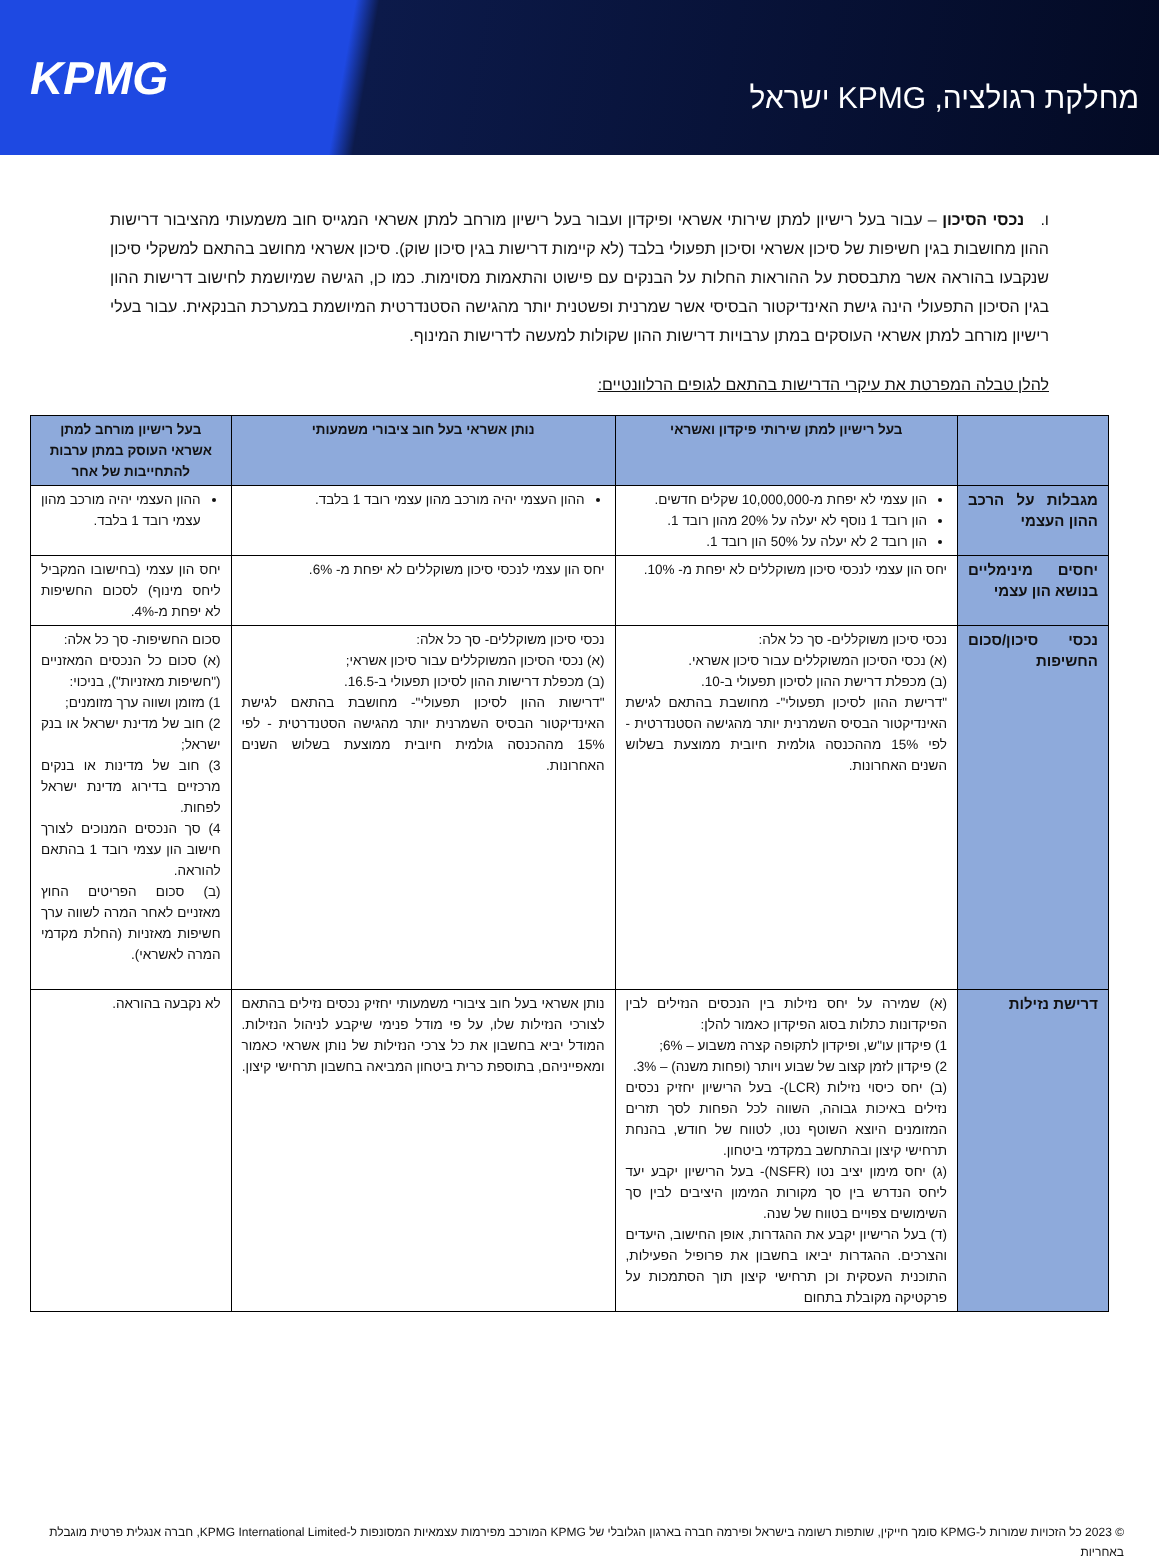KPMG
מחלקת רגולציה, KPMG ישראל
ו. נכסי הסיכון – עבור בעל רישיון למתן שירותי אשראי ופיקדון ועבור בעל רישיון מורחב למתן אשראי המגייס חוב משמעותי מהציבור דרישות ההון מחושבות בגין חשיפות של סיכון אשראי וסיכון תפעולי בלבד (לא קיימות דרישות בגין סיכון שוק). סיכון אשראי מחושב בהתאם למשקלי סיכון שנקבעו בהוראה אשר מתבססת על ההוראות החלות על הבנקים עם פישוט והתאמות מסוימות. כמו כן, הגישה שמיושמת לחישוב דרישות ההון בגין הסיכון התפעולי הינה גישת האינדיקטור הבסיסי אשר שמרנית ופשטנית יותר מהגישה הסטנדרטית המיושמת במערכת הבנקאית. עבור בעלי רישיון מורחב למתן אשראי העוסקים במתן ערבויות דרישות ההון שקולות למעשה לדרישות המינוף.
להלן טבלה המפרטת את עיקרי הדרישות בהתאם לגופים הרלוונטיים:
| | בעל רישיון למתן שירותי פיקדון ואשראי | נותן אשראי בעל חוב ציבורי משמעותי | בעל רישיון מורחב למתן אשראי העוסק במתן ערבות להתחייבות של אחר |
| --- | --- | --- | --- |
| מגבלות על הרכב ההון העצמי | הון עצמי לא יפחת מ-10,000,000 שקלים חדשים. הון רובד 1 נוסף לא יעלה על 20% מהון רובד 1. הון רובד 2 לא יעלה על 50% הון רובד 1. | ההון העצמי יהיה מורכב מהון עצמי רובד 1 בלבד. | ההון העצמי יהיה מורכב מהון עצמי רובד 1 בלבד. |
| יחסים מינימליים בנושא הון עצמי | יחס הון עצמי לנכסי סיכון משוקללים לא יפחת מ- 10%. | יחס הון עצמי לנכסי סיכון משוקללים לא יפחת מ- 6%. | יחס הון עצמי (בחישובו המקביל ליחס מינוף) לסכום החשיפות לא יפחת מ-4%. |
| נכסי סיכון/סכום החשיפות | נכסי סיכון משוקללים- סך כל אלה: (א) נכסי הסיכון המשוקללים עבור סיכון אשראי. (ב) מכפלת דרישת ההון לסיכון תפעולי ב-10. "דרישת ההון לסיכון תפעולי"- מחושבת בהתאם לגישת האינדיקטור הבסיס השמרנית יותר מהגישה הסטנדרטית - לפי 15% מההכנסה גולמית חיובית ממוצעת בשלוש השנים האחרונות. | נכסי סיכון משוקללים- סך כל אלה: (א) נכסי הסיכון המשוקללים עבור סיכון אשראי; (ב) מכפלת דרישות ההון לסיכון תפעולי ב-16.5. "דרישות ההון לסיכון תפעולי"- מחושבת בהתאם לגישת האינדיקטור הבסיס השמרנית יותר מהגישה הסטנדרטית - לפי 15% מההכנסה גולמית חיובית ממוצעת בשלוש השנים האחרונות. | סכום החשיפות- סך כל אלה: (א) סכום כל הנכסים המאזניים ("חשיפות מאזניות"), בניכוי: 1) מזומן ושווה ערך מזומנים; 2) חוב של מדינת ישראל או בנק ישראל; 3) חוב של מדינות או בנקים מרכזיים בדירוג מדינת ישראל לפחות. 4) סך הנכסים המנוכים לצורך חישוב הון עצמי רובד 1 בהתאם להוראה. (ב) סכום הפריטים החוץ מאזניים לאחר המרה לשווה ערך חשיפות מאזניות (החלת מקדמי המרה לאשראי). |
| דרישת נזילות | (א) שמירה על יחס נזילות בין הנכסים הנזילים לבין הפיקדונות כתלות בסוג הפיקדון כאמור להלן: 1) פיקדון עו"ש, ופיקדון לתקופה קצרה משבוע – 6%; 2) פיקדון לזמן קצוב של שבוע ויותר (ופחות משנה) – 3%. (ב) יחס כיסוי נזילות (LCR)- בעל הרישיון יחזיק נכסים נזילים באיכות גבוהה, השווה לכל הפחות לסך תזרים המזומנים היוצא השוטף נטו, לטווח של חודש, בהנחת תרחישי קיצון ובהתחשב במקדמי ביטחון. (ג) יחס מימון יציב נטו (NSFR)- בעל הרישיון יקבע יעד ליחס הנדרש בין סך מקורות המימון היציבים לבין סך השימושים צפויים בטווח של שנה. (ד) בעל הרישיון יקבע את ההגדרות, אופן החישוב, היעדים והצרכים. ההגדרות יביאו בחשבון את פרופיל הפעילות, התוכנית העסקית וכן תרחישי קיצון תוך הסתמכות על פרקטיקה מקובלת בתחום | נותן אשראי בעל חוב ציבורי משמעותי יחזיק נכסים נזילים בהתאם לצורכי הנזילות שלו, על פי מודל פנימי שיקבע לניהול הנזילות. המודל יביא בחשבון את כל צרכי הנזילות של נותן אשראי כאמור ומאפייניהם, בתוספת כרית ביטחון המביאה בחשבון תרחישי קיצון. | לא נקבעה בהוראה. |
© 2023 כל הזכויות שמורות ל-KPMG סומך חייקין, שותפות רשומה בישראל ופירמה חברה בארגון הגלובלי של KPMG המורכב מפירמות עצמאיות המסונפות ל-KPMG International Limited, חברה אנגלית פרטית מוגבלת באחריות